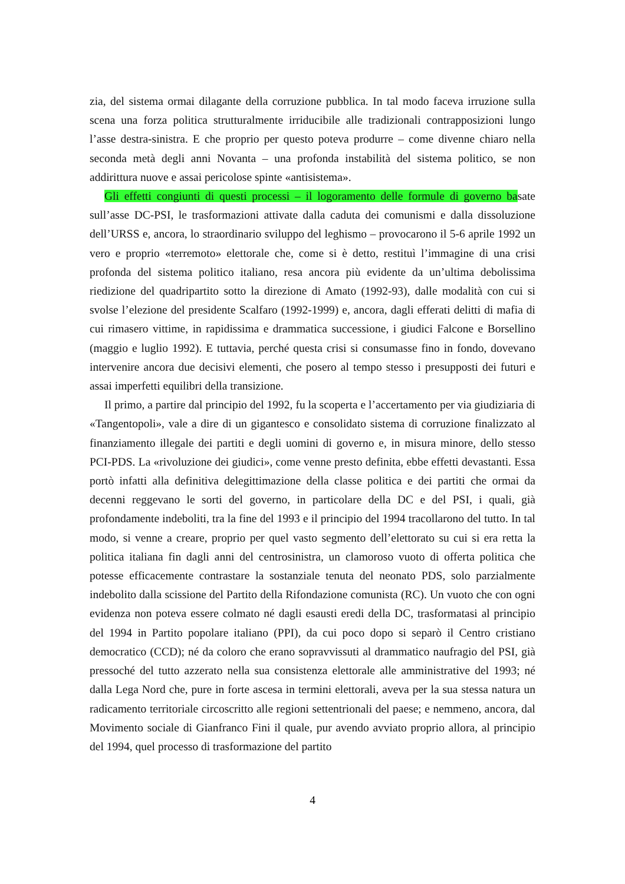zia, del sistema ormai dilagante della corruzione pubblica. In tal modo faceva irruzione sulla scena una forza politica strutturalmente irriducibile alle tradizionali contrapposizioni lungo l’asse destra-sinistra. E che proprio per questo poteva produrre – come divenne chiaro nella seconda metà degli anni Novanta – una profonda instabilità del sistema politico, se non addirittura nuove e assai pericolose spinte «antisistema».
Gli effetti congiunti di questi processi – il logoramento delle formule di governo basate sull’asse DC-PSI, le trasformazioni attivate dalla caduta dei comunismi e dalla dissoluzione dell’URSS e, ancora, lo straordinario sviluppo del leghismo – provocarono il 5-6 aprile 1992 un vero e proprio «terremoto» elettorale che, come si è detto, restituì l’immagine di una crisi profonda del sistema politico italiano, resa ancora più evidente da un’ultima debolissima riedizione del quadripartito sotto la direzione di Amato (1992-93), dalle modalità con cui si svolse l’elezione del presidente Scalfaro (1992-1999) e, ancora, dagli efferati delitti di mafia di cui rimasero vittime, in rapidissima e drammatica successione, i giudici Falcone e Borsellino (maggio e luglio 1992). E tuttavia, perché questa crisi si consumasse fino in fondo, dovevano intervenire ancora due decisivi elementi, che posero al tempo stesso i presupposti dei futuri e assai imperfetti equilibri della transizione.
Il primo, a partire dal principio del 1992, fu la scoperta e l’accertamento per via giudiziaria di «Tangentopoli», vale a dire di un gigantesco e consolidato sistema di corruzione finalizzato al finanziamento illegale dei partiti e degli uomini di governo e, in misura minore, dello stesso PCI-PDS. La «rivoluzione dei giudici», come venne presto definita, ebbe effetti devastanti. Essa portò infatti alla definitiva delegittimazione della classe politica e dei partiti che ormai da decenni reggevano le sorti del governo, in particolare della DC e del PSI, i quali, già profondamente indeboliti, tra la fine del 1993 e il principio del 1994 tracollarono del tutto. In tal modo, si venne a creare, proprio per quel vasto segmento dell’elettorato su cui si era retta la politica italiana fin dagli anni del centrosinistra, un clamoroso vuoto di offerta politica che potesse efficacemente contrastare la sostanziale tenuta del neonato PDS, solo parzialmente indebolito dalla scissione del Partito della Rifondazione comunista (RC). Un vuoto che con ogni evidenza non poteva essere colmato né dagli esausti eredi della DC, trasformatasi al principio del 1994 in Partito popolare italiano (PPI), da cui poco dopo si separò il Centro cristiano democratico (CCD); né da coloro che erano sopravvissuti al drammatico naufragio del PSI, già pressoché del tutto azzerato nella sua consistenza elettorale alle amministrative del 1993; né dalla Lega Nord che, pure in forte ascesa in termini elettorali, aveva per la sua stessa natura un radicamento territoriale circoscritto alle regioni settentrionali del paese; e nemmeno, ancora, dal Movimento sociale di Gianfranco Fini il quale, pur avendo avviato proprio allora, al principio del 1994, quel processo di trasformazione del partito
4